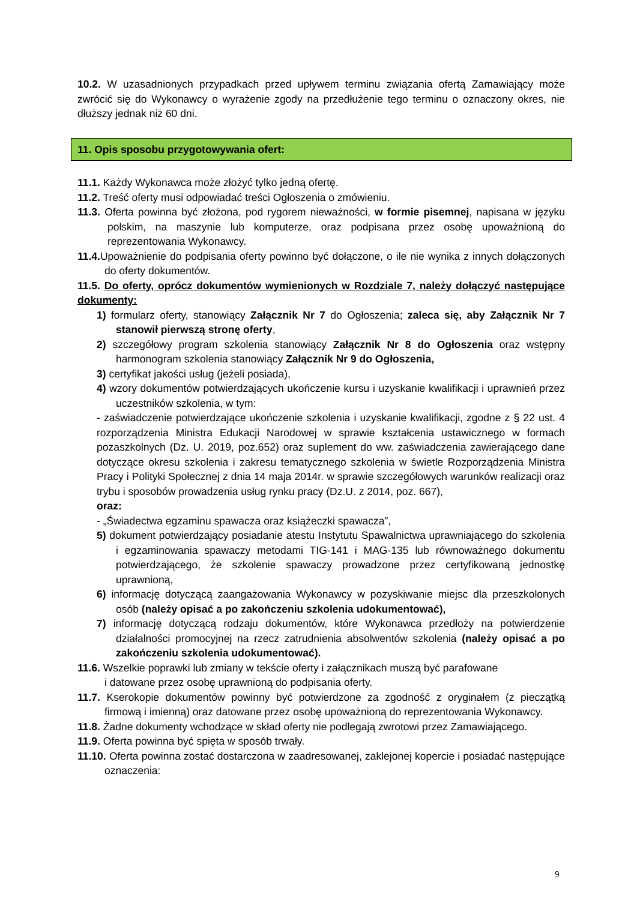10.2. W uzasadnionych przypadkach przed upływem terminu związania ofertą Zamawiający może zwrócić się do Wykonawcy o wyrażenie zgody na przedłużenie tego terminu o oznaczony okres, nie dłuższy jednak niż 60 dni.
11. Opis sposobu przygotowywania ofert:
11.1. Każdy Wykonawca może złożyć tylko jedną ofertę.
11.2. Treść oferty musi odpowiadać treści Ogłoszenia o zmówieniu.
11.3. Oferta powinna być złożona, pod rygorem nieważności, w formie pisemnej, napisana w języku polskim, na maszynie lub komputerze, oraz podpisana przez osobę upoważnioną do reprezentowania Wykonawcy.
11.4. Upoważnienie do podpisania oferty powinno być dołączone, o ile nie wynika z innych dołączonych do oferty dokumentów.
11.5. Do oferty, oprócz dokumentów wymienionych w Rozdziale 7, należy dołączyć następujące dokumenty:
1) formularz oferty, stanowiący Załącznik Nr 7 do Ogłoszenia; zaleca się, aby Załącznik Nr 7 stanowił pierwszą stronę oferty,
2) szczegółowy program szkolenia stanowiący Załącznik Nr 8 do Ogłoszenia oraz wstępny harmonogram szkolenia stanowiący Załącznik Nr 9 do Ogłoszenia,
3) certyfikat jakości usług (jeżeli posiada),
4) wzory dokumentów potwierdzających ukończenie kursu i uzyskanie kwalifikacji i uprawnień przez uczestników szkolenia, w tym:
- zaświadczenie potwierdzające ukończenie szkolenia i uzyskanie kwalifikacji, zgodne z § 22 ust. 4 rozporządzenia Ministra Edukacji Narodowej w sprawie kształcenia ustawicznego w formach pozaszkolnych (Dz. U. 2019, poz.652) oraz suplement do ww. zaświadczenia zawierającego dane dotyczące okresu szkolenia i zakresu tematycznego szkolenia w świetle Rozporządzenia Ministra Pracy i Polityki Społecznej z dnia 14 maja 2014r. w sprawie szczegółowych warunków realizacji oraz trybu i sposobów prowadzenia usług rynku pracy (Dz.U. z 2014, poz. 667),
oraz:
- „Świadectwa egzaminu spawacza oraz książeczki spawacza”,
5) dokument potwierdzający posiadanie atestu Instytutu Spawalnictwa uprawniającego do szkolenia i egzaminowania spawaczy metodami TIG-141 i MAG-135 lub równoważnego dokumentu potwierdzającego, że szkolenie spawaczy prowadzone przez certyfikowaną jednostkę uprawnioną,
6) informację dotyczącą zaangażowania Wykonawcy w pozyskiwanie miejsc dla przeszkolonych osób (należy opisać a po zakończeniu szkolenia udokumentować),
7) informację dotyczącą rodzaju dokumentów, które Wykonawca przedłoży na potwierdzenie działalności promocyjnej na rzecz zatrudnienia absolwentów szkolenia (należy opisać a po zakończeniu szkolenia udokumentować).
11.6. Wszelkie poprawki lub zmiany w tekście oferty i załącznikach muszą być parafowane
i datowane przez osobę uprawnioną do podpisania oferty.
11.7. Kserokopie dokumentów powinny być potwierdzone za zgodność z oryginałem (z pieczątką firmową i imienną) oraz datowane przez osobę upoważnioną do reprezentowania Wykonawcy.
11.8. Żadne dokumenty wchodzące w skład oferty nie podlegają zwrotowi przez Zamawiającego.
11.9. Oferta powinna być spięta w sposób trwały.
11.10. Oferta powinna zostać dostarczona w zaadresowanej, zaklejonej kopercie i posiadać następujące oznaczenia:
9